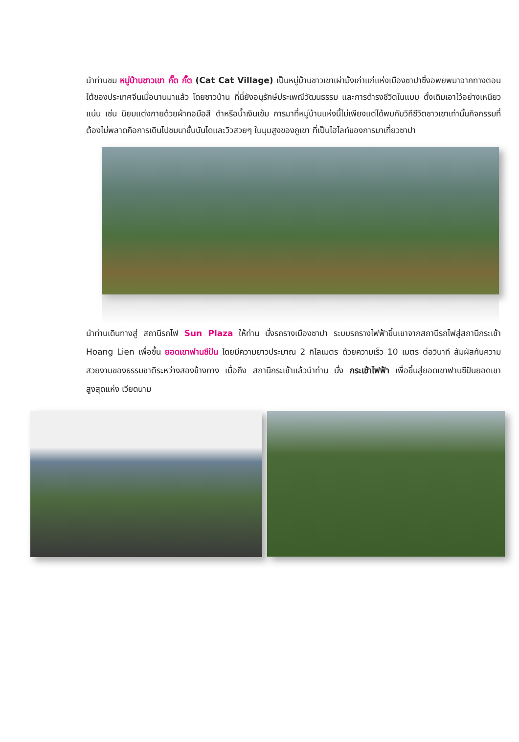นำท่านชม หมู่บ้านชาวเขา กั๊ต กั๊ต (Cat Cat Village) เป็นหมู่บ้านชาวเขาเผ่าม้งเก่าแก่แห่งเมืองซาปาซึ่งอพยพมาจากทางตอนใต้ของประเทศจีนเมื่อนานมาแล้ว โดยชาวบ้าน ที่นี่ยังอนุรักษ์ประเพณีวัฒนธรรม และการดำรงชีวิตในแบบ ดั้งเดิมเอาไว้อย่างเหนียวแน่น เช่น นิยมแต่งกายด้วยผ้าทอมือสี ดำหรือน้ำเงินเข้ม การมาที่หมู่บ้านแห่งนี้ไม่เพียงแต่ได้พบกับวิถีชีวิตชาวเขาเท่านั้นกิจกรรมที่ต้องไม่พลาดคือการเดินไปชมนาขั้นบันไดและวิวสวยๆ ในมุมสูงของภูเขา ที่เป็นไฮไลท์ของการมาเที่ยวซาปา
นำท่านเดินทางสู่ สถานีรถไฟ Sun Plaza ให้ท่าน นั่งรถรางเมืองซาปา ระบบรถรางไฟฟ้าขึ้นเขาจากสถานีรถไฟสู่สถานีกระเช้า Hoang Lien เพื่อขึ้น ยอดเขาฟานซีปัน โดยมีความยาวประมาณ 2 กิโลเมตร ด้วยความเร็ว 10 เมตร ต่อวินาที สัมผัสกับความสวยงามของธรรมชาติระหว่างสองข้างทาง เมื่อถึง สถานีกระเช้าแล้วนำท่าน นั่ง กระเช้าไฟฟ้า เพื่อขึ้นสู่ยอดเขาฟานซีปันยอดเขาสูงสุดแห่ง เวียดนาม